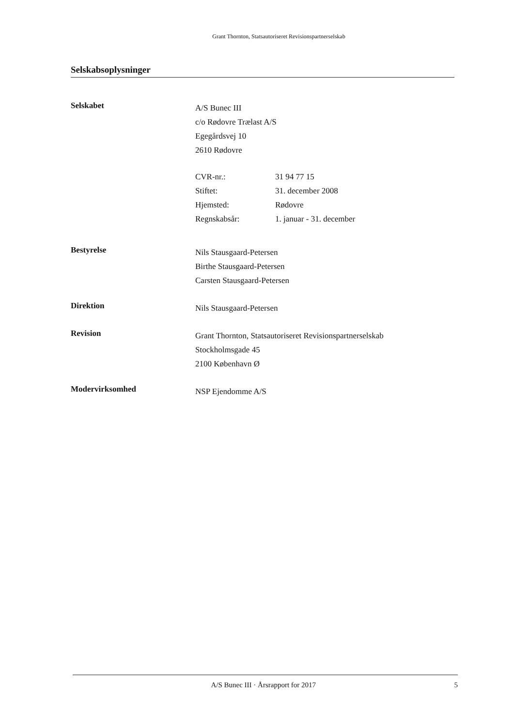Grant Thornton, Statsautoriseret Revisionspartnerselskab
Selskabsoplysninger
Selskabet
A/S Bunec III
c/o Rødovre Trælast A/S
Egegårdsvej 10
2610 Rødovre
CVR-nr.: 31 94 77 15
Stiftet: 31. december 2008
Hjemsted: Rødovre
Regnskabsår: 1. januar - 31. december
Bestyrelse
Nils Stausgaard-Petersen
Birthe Stausgaard-Petersen
Carsten Stausgaard-Petersen
Direktion
Nils Stausgaard-Petersen
Revision
Grant Thornton, Statsautoriseret Revisionspartnerselskab
Stockholmsgade 45
2100 København Ø
Modervirksomhed
NSP Ejendomme A/S
A/S Bunec III · Årsrapport for 2017 5